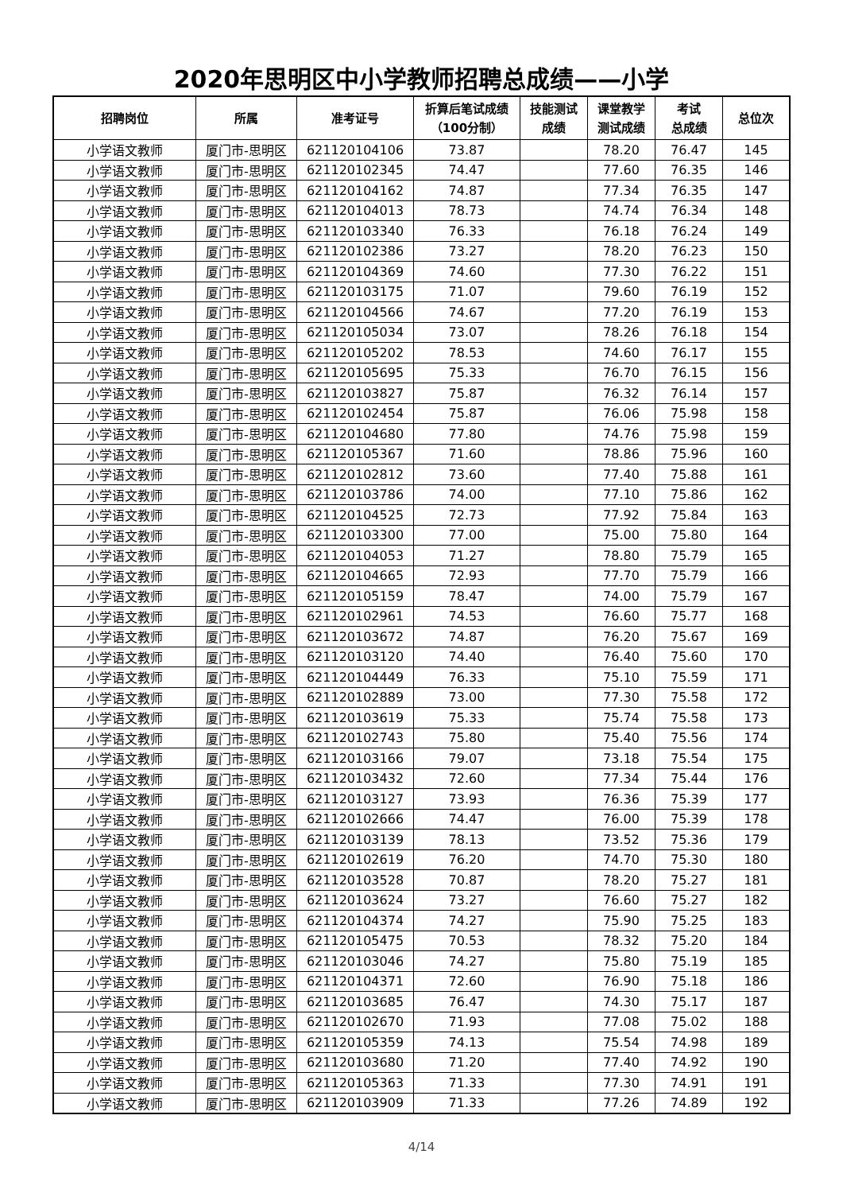2020年思明区中小学教师招聘总成绩——小学
| 招聘岗位 | 所属 | 准考证号 | 折算后笔试成绩 （100分制） | 技能测试 成绩 | 课堂教学 测试成绩 | 考试 总成绩 | 总位次 |
| --- | --- | --- | --- | --- | --- | --- | --- |
| 小学语文教师 | 厦门市-思明区 | 621120104106 | 73.87 | | 78.20 | 76.47 | 145 |
| 小学语文教师 | 厦门市-思明区 | 621120102345 | 74.47 | | 77.60 | 76.35 | 146 |
| 小学语文教师 | 厦门市-思明区 | 621120104162 | 74.87 | | 77.34 | 76.35 | 147 |
| 小学语文教师 | 厦门市-思明区 | 621120104013 | 78.73 | | 74.74 | 76.34 | 148 |
| 小学语文教师 | 厦门市-思明区 | 621120103340 | 76.33 | | 76.18 | 76.24 | 149 |
| 小学语文教师 | 厦门市-思明区 | 621120102386 | 73.27 | | 78.20 | 76.23 | 150 |
| 小学语文教师 | 厦门市-思明区 | 621120104369 | 74.60 | | 77.30 | 76.22 | 151 |
| 小学语文教师 | 厦门市-思明区 | 621120103175 | 71.07 | | 79.60 | 76.19 | 152 |
| 小学语文教师 | 厦门市-思明区 | 621120104566 | 74.67 | | 77.20 | 76.19 | 153 |
| 小学语文教师 | 厦门市-思明区 | 621120105034 | 73.07 | | 78.26 | 76.18 | 154 |
| 小学语文教师 | 厦门市-思明区 | 621120105202 | 78.53 | | 74.60 | 76.17 | 155 |
| 小学语文教师 | 厦门市-思明区 | 621120105695 | 75.33 | | 76.70 | 76.15 | 156 |
| 小学语文教师 | 厦门市-思明区 | 621120103827 | 75.87 | | 76.32 | 76.14 | 157 |
| 小学语文教师 | 厦门市-思明区 | 621120102454 | 75.87 | | 76.06 | 75.98 | 158 |
| 小学语文教师 | 厦门市-思明区 | 621120104680 | 77.80 | | 74.76 | 75.98 | 159 |
| 小学语文教师 | 厦门市-思明区 | 621120105367 | 71.60 | | 78.86 | 75.96 | 160 |
| 小学语文教师 | 厦门市-思明区 | 621120102812 | 73.60 | | 77.40 | 75.88 | 161 |
| 小学语文教师 | 厦门市-思明区 | 621120103786 | 74.00 | | 77.10 | 75.86 | 162 |
| 小学语文教师 | 厦门市-思明区 | 621120104525 | 72.73 | | 77.92 | 75.84 | 163 |
| 小学语文教师 | 厦门市-思明区 | 621120103300 | 77.00 | | 75.00 | 75.80 | 164 |
| 小学语文教师 | 厦门市-思明区 | 621120104053 | 71.27 | | 78.80 | 75.79 | 165 |
| 小学语文教师 | 厦门市-思明区 | 621120104665 | 72.93 | | 77.70 | 75.79 | 166 |
| 小学语文教师 | 厦门市-思明区 | 621120105159 | 78.47 | | 74.00 | 75.79 | 167 |
| 小学语文教师 | 厦门市-思明区 | 621120102961 | 74.53 | | 76.60 | 75.77 | 168 |
| 小学语文教师 | 厦门市-思明区 | 621120103672 | 74.87 | | 76.20 | 75.67 | 169 |
| 小学语文教师 | 厦门市-思明区 | 621120103120 | 74.40 | | 76.40 | 75.60 | 170 |
| 小学语文教师 | 厦门市-思明区 | 621120104449 | 76.33 | | 75.10 | 75.59 | 171 |
| 小学语文教师 | 厦门市-思明区 | 621120102889 | 73.00 | | 77.30 | 75.58 | 172 |
| 小学语文教师 | 厦门市-思明区 | 621120103619 | 75.33 | | 75.74 | 75.58 | 173 |
| 小学语文教师 | 厦门市-思明区 | 621120102743 | 75.80 | | 75.40 | 75.56 | 174 |
| 小学语文教师 | 厦门市-思明区 | 621120103166 | 79.07 | | 73.18 | 75.54 | 175 |
| 小学语文教师 | 厦门市-思明区 | 621120103432 | 72.60 | | 77.34 | 75.44 | 176 |
| 小学语文教师 | 厦门市-思明区 | 621120103127 | 73.93 | | 76.36 | 75.39 | 177 |
| 小学语文教师 | 厦门市-思明区 | 621120102666 | 74.47 | | 76.00 | 75.39 | 178 |
| 小学语文教师 | 厦门市-思明区 | 621120103139 | 78.13 | | 73.52 | 75.36 | 179 |
| 小学语文教师 | 厦门市-思明区 | 621120102619 | 76.20 | | 74.70 | 75.30 | 180 |
| 小学语文教师 | 厦门市-思明区 | 621120103528 | 70.87 | | 78.20 | 75.27 | 181 |
| 小学语文教师 | 厦门市-思明区 | 621120103624 | 73.27 | | 76.60 | 75.27 | 182 |
| 小学语文教师 | 厦门市-思明区 | 621120104374 | 74.27 | | 75.90 | 75.25 | 183 |
| 小学语文教师 | 厦门市-思明区 | 621120105475 | 70.53 | | 78.32 | 75.20 | 184 |
| 小学语文教师 | 厦门市-思明区 | 621120103046 | 74.27 | | 75.80 | 75.19 | 185 |
| 小学语文教师 | 厦门市-思明区 | 621120104371 | 72.60 | | 76.90 | 75.18 | 186 |
| 小学语文教师 | 厦门市-思明区 | 621120103685 | 76.47 | | 74.30 | 75.17 | 187 |
| 小学语文教师 | 厦门市-思明区 | 621120102670 | 71.93 | | 77.08 | 75.02 | 188 |
| 小学语文教师 | 厦门市-思明区 | 621120105359 | 74.13 | | 75.54 | 74.98 | 189 |
| 小学语文教师 | 厦门市-思明区 | 621120103680 | 71.20 | | 77.40 | 74.92 | 190 |
| 小学语文教师 | 厦门市-思明区 | 621120105363 | 71.33 | | 77.30 | 74.91 | 191 |
| 小学语文教师 | 厦门市-思明区 | 621120103909 | 71.33 | | 77.26 | 74.89 | 192 |
4/14